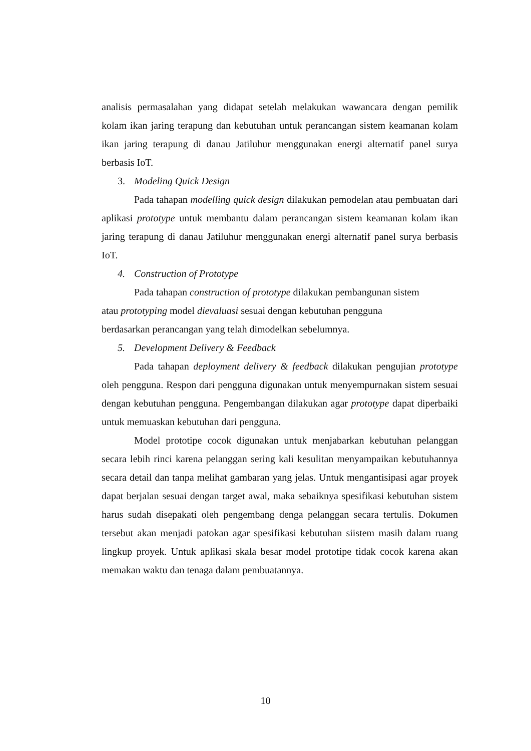analisis permasalahan yang didapat setelah melakukan wawancara dengan pemilik kolam ikan jaring terapung dan kebutuhan untuk perancangan sistem keamanan kolam ikan jaring terapung di danau Jatiluhur menggunakan energi alternatif panel surya berbasis IoT.
3. Modeling Quick Design
Pada tahapan modelling quick design dilakukan pemodelan atau pembuatan dari aplikasi prototype untuk membantu dalam perancangan sistem keamanan kolam ikan jaring terapung di danau Jatiluhur menggunakan energi alternatif panel surya berbasis IoT.
4. Construction of Prototype
Pada tahapan construction of prototype dilakukan pembangunan sistem
atau prototyping model dievaluasi sesuai dengan kebutuhan pengguna
berdasarkan perancangan yang telah dimodelkan sebelumnya.
5. Development Delivery & Feedback
Pada tahapan deployment delivery & feedback dilakukan pengujian prototype oleh pengguna. Respon dari pengguna digunakan untuk menyempurnakan sistem sesuai dengan kebutuhan pengguna. Pengembangan dilakukan agar prototype dapat diperbaiki untuk memuaskan kebutuhan dari pengguna.
Model prototipe cocok digunakan untuk menjabarkan kebutuhan pelanggan secara lebih rinci karena pelanggan sering kali kesulitan menyampaikan kebutuhannya secara detail dan tanpa melihat gambaran yang jelas. Untuk mengantisipasi agar proyek dapat berjalan sesuai dengan target awal, maka sebaiknya spesifikasi kebutuhan sistem harus sudah disepakati oleh pengembang denga pelanggan secara tertulis. Dokumen tersebut akan menjadi patokan agar spesifikasi kebutuhan siistem masih dalam ruang lingkup proyek. Untuk aplikasi skala besar model prototipe tidak cocok karena akan memakan waktu dan tenaga dalam pembuatannya.
10